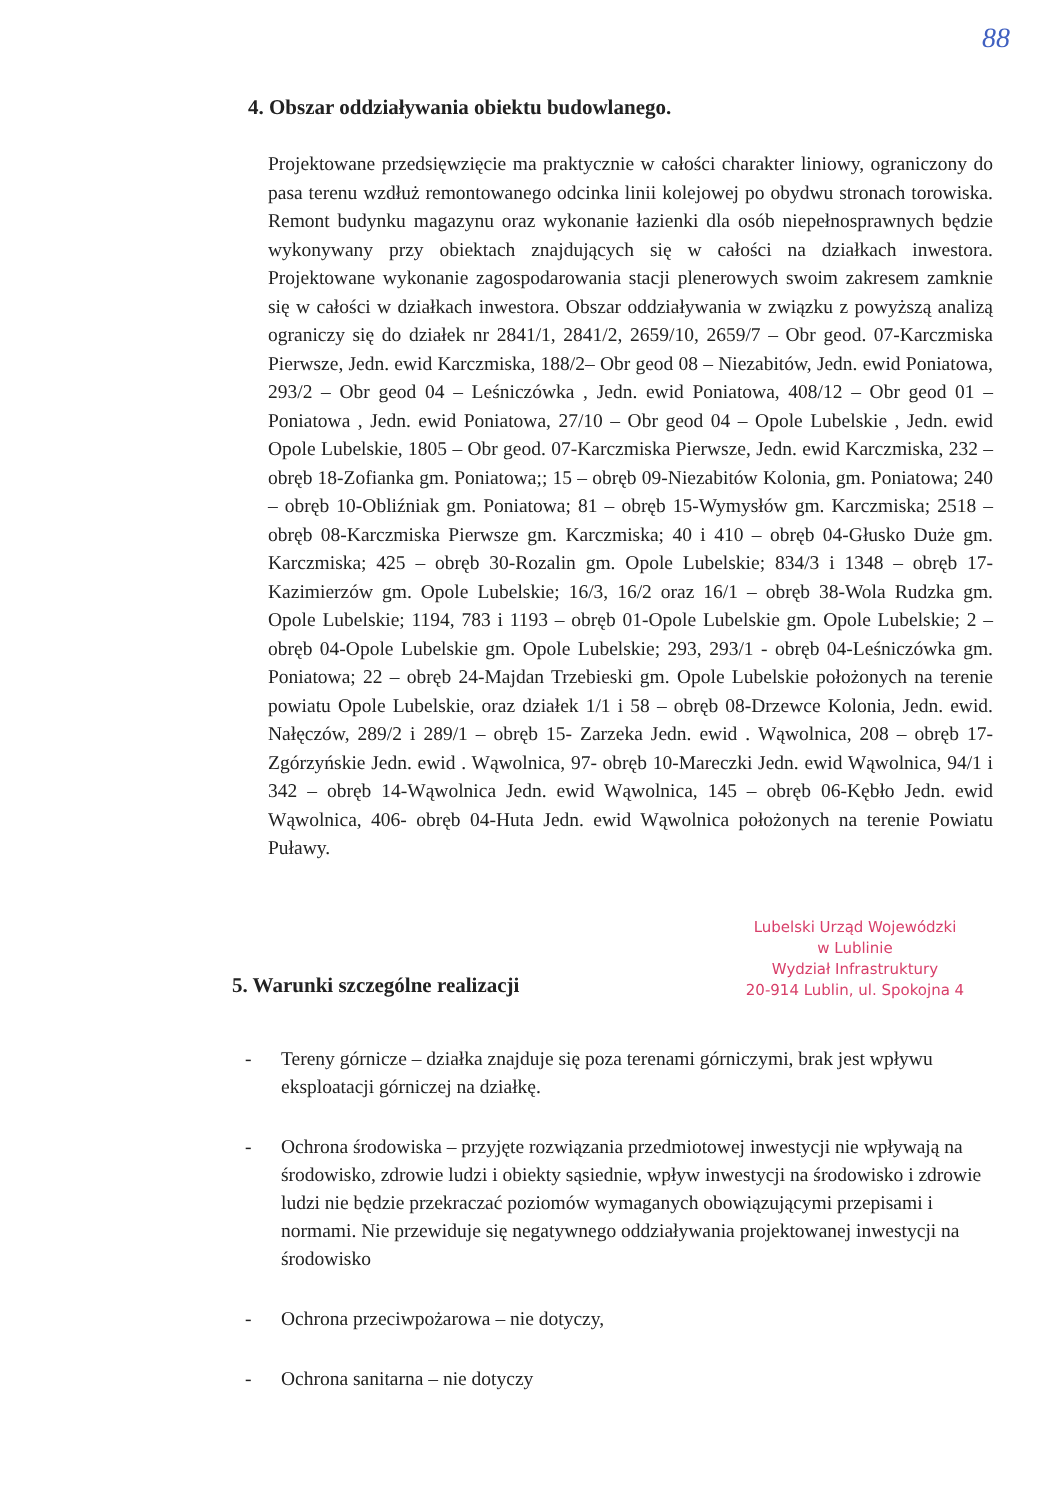88
4. Obszar oddziaływania obiektu budowlanego.
Projektowane przedsięwzięcie ma praktycznie w całości charakter liniowy, ograniczony do pasa terenu wzdłuż remontowanego odcinka linii kolejowej po obydwu stronach torowiska. Remont budynku magazynu oraz wykonanie łazienki dla osób niepełnosprawnych będzie wykonywany przy obiektach znajdujących się w całości na działkach inwestora. Projektowane wykonanie zagospodarowania stacji plenerowych swoim zakresem zamknie się w całości w działkach inwestora. Obszar oddziaływania w związku z powyższą analizą ograniczy się do działek nr 2841/1, 2841/2, 2659/10, 2659/7 – Obr geod. 07-Karczmiska Pierwsze, Jedn. ewid Karczmiska, 188/2– Obr geod 08 – Niezabitów, Jedn. ewid Poniatowa, 293/2 – Obr geod 04 – Leśniczówka , Jedn. ewid Poniatowa, 408/12 – Obr geod 01 – Poniatowa , Jedn. ewid Poniatowa, 27/10 – Obr geod 04 – Opole Lubelskie , Jedn. ewid Opole Lubelskie, 1805 – Obr geod. 07-Karczmiska Pierwsze, Jedn. ewid Karczmiska, 232 – obręb 18-Zofianka gm. Poniatowa;; 15 – obręb 09-Niezabitów Kolonia, gm. Poniatowa; 240 – obręb 10-Obliźniak gm. Poniatowa; 81 – obręb 15-Wymysłów gm. Karczmiska; 2518 – obręb 08-Karczmiska Pierwsze gm. Karczmiska; 40 i 410 – obręb 04-Głusko Duże gm. Karczmiska; 425 – obręb 30-Rozalin gm. Opole Lubelskie; 834/3 i 1348 – obręb 17-Kazimierzów gm. Opole Lubelskie; 16/3, 16/2 oraz 16/1 – obręb 38-Wola Rudzka gm. Opole Lubelskie; 1194, 783 i 1193 – obręb 01-Opole Lubelskie gm. Opole Lubelskie; 2 – obręb 04-Opole Lubelskie gm. Opole Lubelskie; 293, 293/1 - obręb 04-Leśniczówka gm. Poniatowa; 22 – obręb 24-Majdan Trzebieski gm. Opole Lubelskie położonych na terenie powiatu Opole Lubelskie, oraz działek 1/1 i 58 – obręb 08-Drzewce Kolonia, Jedn. ewid. Nałęczów, 289/2 i 289/1 – obręb 15- Zarzeka Jedn. ewid . Wąwolnica, 208 – obręb 17- Zgórzyńskie Jedn. ewid . Wąwolnica, 97- obręb 10-Mareczki Jedn. ewid Wąwolnica, 94/1 i 342 – obręb 14-Wąwolnica Jedn. ewid Wąwolnica, 145 – obręb 06-Kębło Jedn. ewid Wąwolnica, 406- obręb 04-Huta Jedn. ewid Wąwolnica położonych na terenie Powiatu Puławy.
Lubelski Urząd Wojewódzki
w Lublinie
Wydział Infrastruktury
20-914 Lublin, ul. Spokojna 4
5. Warunki szczególne realizacji
- Tereny górnicze – działka znajduje się poza terenami górniczymi, brak jest wpływu eksploatacji górniczej na działkę.
- Ochrona środowiska – przyjęte rozwiązania przedmiotowej inwestycji nie wpływają na środowisko, zdrowie ludzi i obiekty sąsiednie, wpływ inwestycji na środowisko i zdrowie ludzi nie będzie przekraczać poziomów wymaganych obowiązującymi przepisami i normami. Nie przewiduje się negatywnego oddziaływania projektowanej inwestycji na środowisko
- Ochrona przeciwpożarowa – nie dotyczy,
- Ochrona sanitarna – nie dotyczy